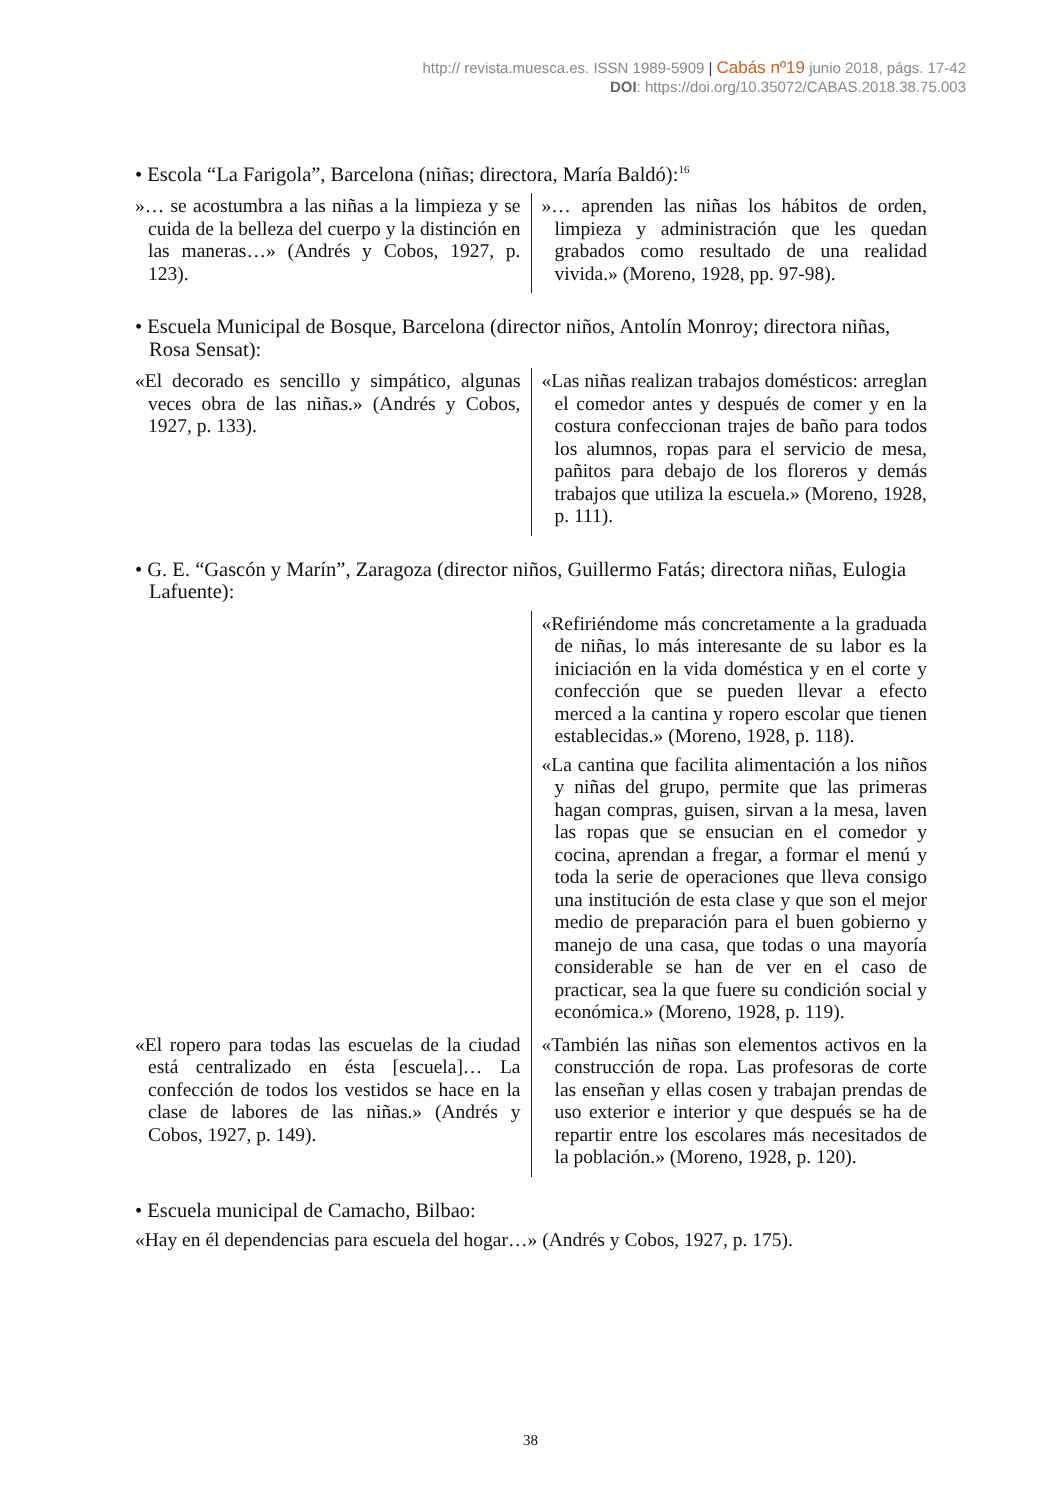http:// revista.muesca.es. ISSN 1989-5909 | Cabás nº19 junio 2018, págs. 17-42
DOI: https://doi.org/10.35072/CABAS.2018.38.75.003
• Escola “La Farigola”, Barcelona (niñas; directora, María Baldó):<sup>16</sup>
| »… se acostumbra a las niñas a la limpieza y se cuida de la belleza del cuerpo y la distinción en las maneras…» (Andrés y Cobos, 1927, p. 123). | »… aprenden las niñas los hábitos de orden, limpieza y administración que les quedan grabados como resultado de una realidad vivida.» (Moreno, 1928, pp. 97-98). |
• Escuela Municipal de Bosque, Barcelona (director niños, Antolín Monroy; directora niñas, Rosa Sensat):
| «El decorado es sencillo y simpático, algunas veces obra de las niñas.» (Andrés y Cobos, 1927, p. 133). | «Las niñas realizan trabajos domésticos: arreglan el comedor antes y después de comer y en la costura confeccionan trajes de baño para todos los alumnos, ropas para el servicio de mesa, pañitos para debajo de los floreros y demás trabajos que utiliza la escuela.» (Moreno, 1928, p. 111). |
• G. E. “Gascón y Marín”, Zaragoza (director niños, Guillermo Fatás; directora niñas, Eulogia Lafuente):
| | «Refiriéndome más concretamente a la graduada de niñas, lo más interesante de su labor es la iniciación en la vida doméstica y en el corte y confección que se pueden llevar a efecto merced a la cantina y ropero escolar que tienen establecidas.» (Moreno, 1928, p. 118). «La cantina que facilita alimentación a los niños y niñas del grupo, permite que las primeras hagan compras, guisen, sirvan a la mesa, laven las ropas que se ensucian en el comedor y cocina, aprendan a fregar, a formar el menú y toda la serie de operaciones que lleva consigo una institución de esta clase y que son el mejor medio de preparación para el buen gobierno y manejo de una casa, que todas o una mayoría considerable se han de ver en el caso de practicar, sea la que fuere su condición social y económica.» (Moreno, 1928, p. 119). |
| «El ropero para todas las escuelas de la ciudad está centralizado en ésta [escuela]… La confección de todos los vestidos se hace en la clase de labores de las niñas.» (Andrés y Cobos, 1927, p. 149). | «También las niñas son elementos activos en la construcción de ropa. Las profesoras de corte las enseñan y ellas cosen y trabajan prendas de uso exterior e interior y que después se ha de repartir entre los escolares más necesitados de la población.» (Moreno, 1928, p. 120). |
• Escuela municipal de Camacho, Bilbao:
«Hay en él dependencias para escuela del hogar…» (Andrés y Cobos, 1927, p. 175).
38